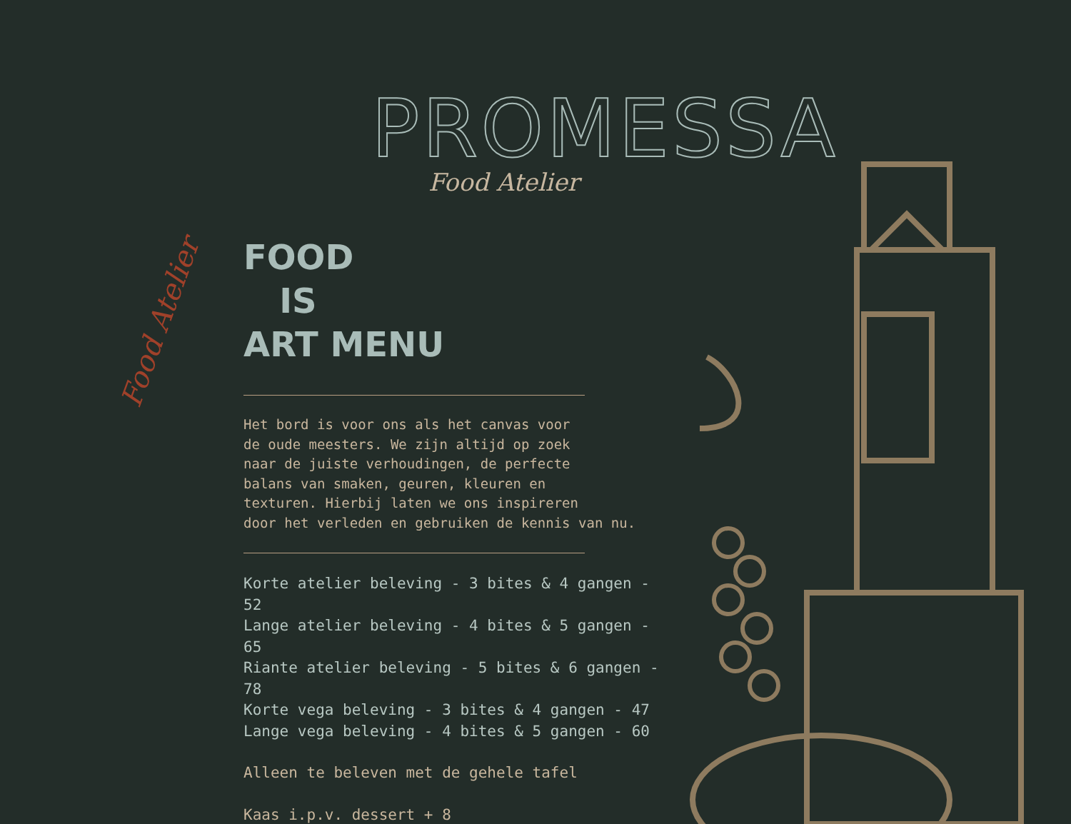PROMESSA
Food Atelier
Food Atelier
FOOD
IS
ART MENU
Het bord is voor ons als het canvas voor
de oude meesters. We zijn altijd op zoek
naar de juiste verhoudingen, de perfecte
balans van smaken, geuren, kleuren en
texturen. Hierbij laten we ons inspireren
door het verleden en gebruiken de kennis van nu.
Korte atelier beleving - 3 bites & 4 gangen - 52
Lange atelier beleving - 4 bites & 5 gangen - 65
Riante atelier beleving - 5 bites & 6 gangen - 78
Korte vega beleving - 3 bites & 4 gangen - 47
Lange vega beleving - 4 bites & 5 gangen - 60
Alleen te beleven met de gehele tafel
Kaas i.p.v. dessert + 8